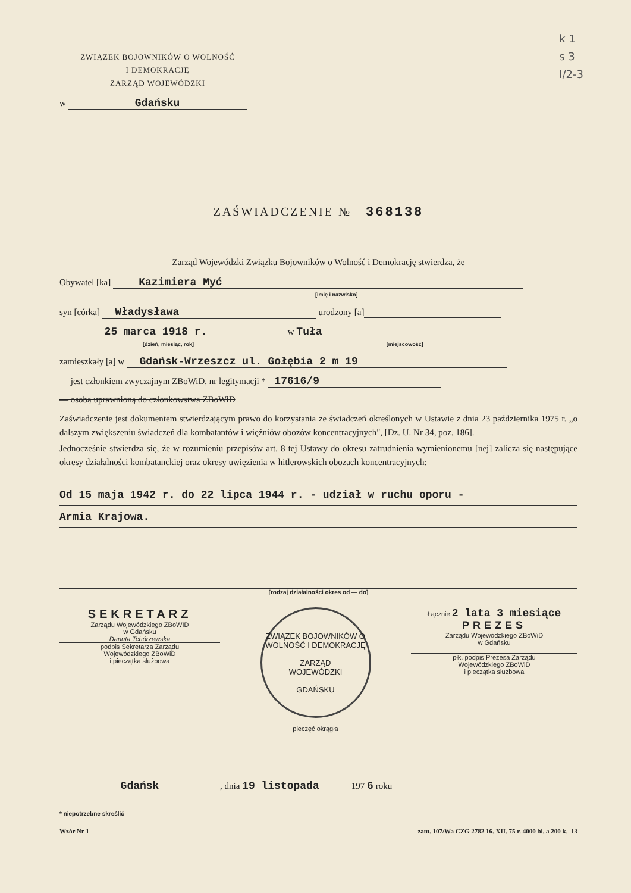k 1
s 3
I/2-3
ZWIĄZEK BOJOWNIKÓW O WOLNOŚĆ
I DEMOKRACJĘ
ZARZĄD WOJEWÓDZKI
w Gdańsku
ZAŚWIADCZENIE № 368138
Zarząd Wojewódzki Związku Bojowników o Wolność i Demokrację stwierdza, że
Obywatel [ka] Kazimiera Myć
[imię i nazwisko]
syn [córka] Władysława urodzony [a]
25 marca 1918 r. w Tuła
[dzień, miesiąc, rok] [miejscowość]
zamieszkały [a] w Gdańsk-Wrzeszcz ul. Gołębia 2 m 19
— jest członkiem zwyczajnym ZBoWiD, nr legitymacji * 17616/9
— osobą uprawnioną do członkowstwa ZBoWiD
Zaświadczenie jest dokumentem stwierdzającym prawo do korzystania ze świadczeń określonych w Ustawie z dnia 23 października 1975 r. „o dalszym zwiększeniu świadczeń dla kombatantów i więźniów obozów koncentracyjnych", [Dz. U. Nr 34, poz. 186].
Jednocześnie stwierdza się, że w rozumieniu przepisów art. 8 tej Ustawy do okresu zatrudnienia wymienionemu [nej] zalicza się następujące okresy działalności kombatanckiej oraz okresy uwięzienia w hitlerowskich obozach koncentracyjnych:
Od 15 maja 1942 r. do 22 lipca 1944 r. - udział w ruchu oporu -
Armia Krajowa.
[rodzaj działalności okres od — do]
SEKRETARZ
Zarządu Wojewódzkiego ZBoWID
w Gdańsku
Danuta Tchórzewska
podpis Sekretarza Zarządu
Wojewódzkiego ZBoWiD
i pieczątka służbowa
ZWIĄZEK BOJOWNIKÓW O WOLNOŚĆ I DEMOKRACJĘ
ZARZĄD
WOJEWÓDZKI
GDAŃSKU
pieczęć okrągła
Łącznie 2 lata 3 miesiące
PREZES
Zarządu Wojewódzkiego ZBoWiD
w Gdańsku
płk. podpis Prezesa Zarządu
Wojewódzkiego ZBoWiD
i pieczątka służbowa
Gdańsk, dnia 19 listopada 197 6 roku
* niepotrzebne skreślić
Wzór Nr 1 zam. 107/Wa CZG 2782 16. XII. 75 r. 4000 bl. a 200 k. 13